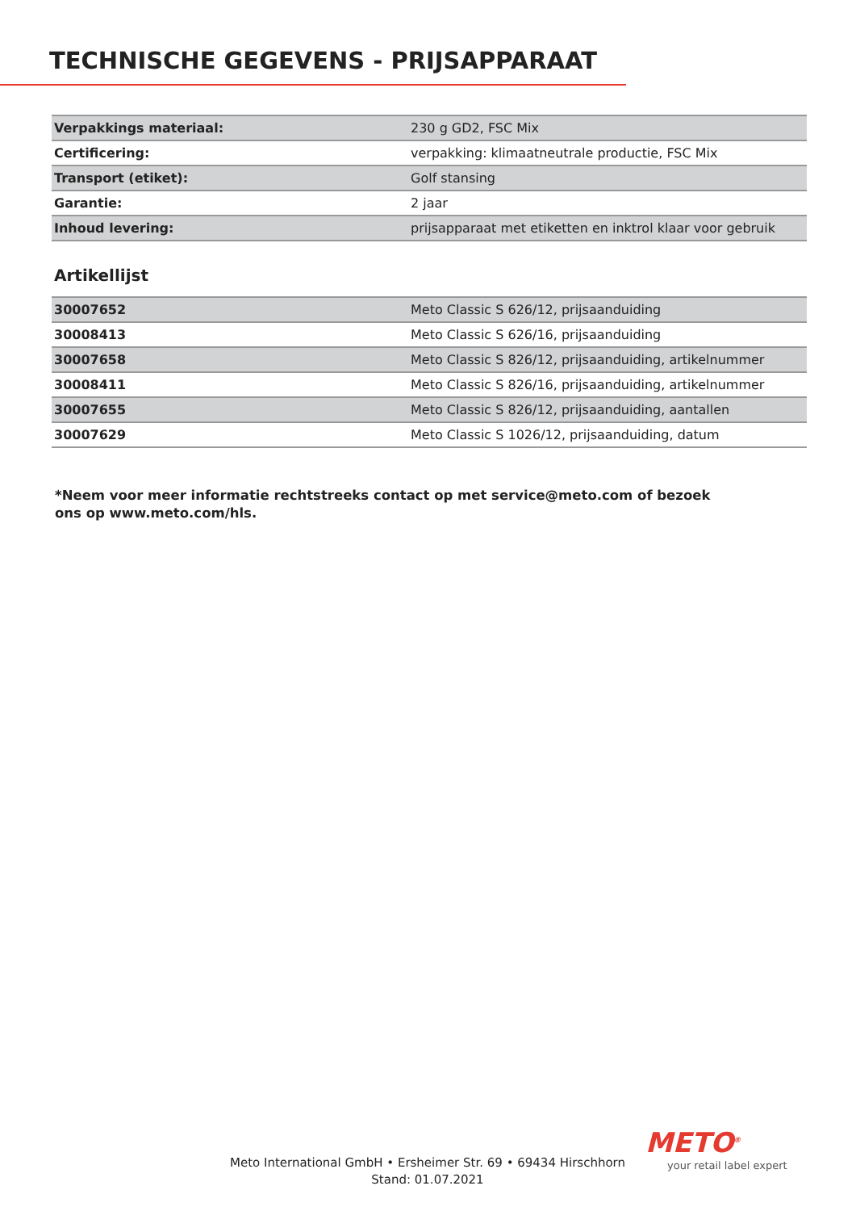TECHNISCHE GEGEVENS - PRIJSAPPARAAT
| Verpakkings materiaal: | 230 g GD2, FSC Mix |
| Certificering: | verpakking: klimaatneutrale productie, FSC Mix |
| Transport (etiket): | Golf stansing |
| Garantie: | 2 jaar |
| Inhoud levering: | prijsapparaat met etiketten en inktrol klaar voor gebruik |
Artikellijst
| 30007652 | Meto Classic S 626/12, prijsaanduiding |
| 30008413 | Meto Classic S 626/16, prijsaanduiding |
| 30007658 | Meto Classic S 826/12, prijsaanduiding, artikelnummer |
| 30008411 | Meto Classic S 826/16, prijsaanduiding, artikelnummer |
| 30007655 | Meto Classic S 826/12, prijsaanduiding, aantallen |
| 30007629 | Meto Classic S 1026/12, prijsaanduiding, datum |
*Neem voor meer informatie rechtstreeks contact op met service@meto.com of bezoek ons op www.meto.com/hls.
Meto International GmbH • Ersheimer Str. 69 • 69434 Hirschhorn
Stand: 01.07.2021
METO<sup>®</sup>
your retail label expert